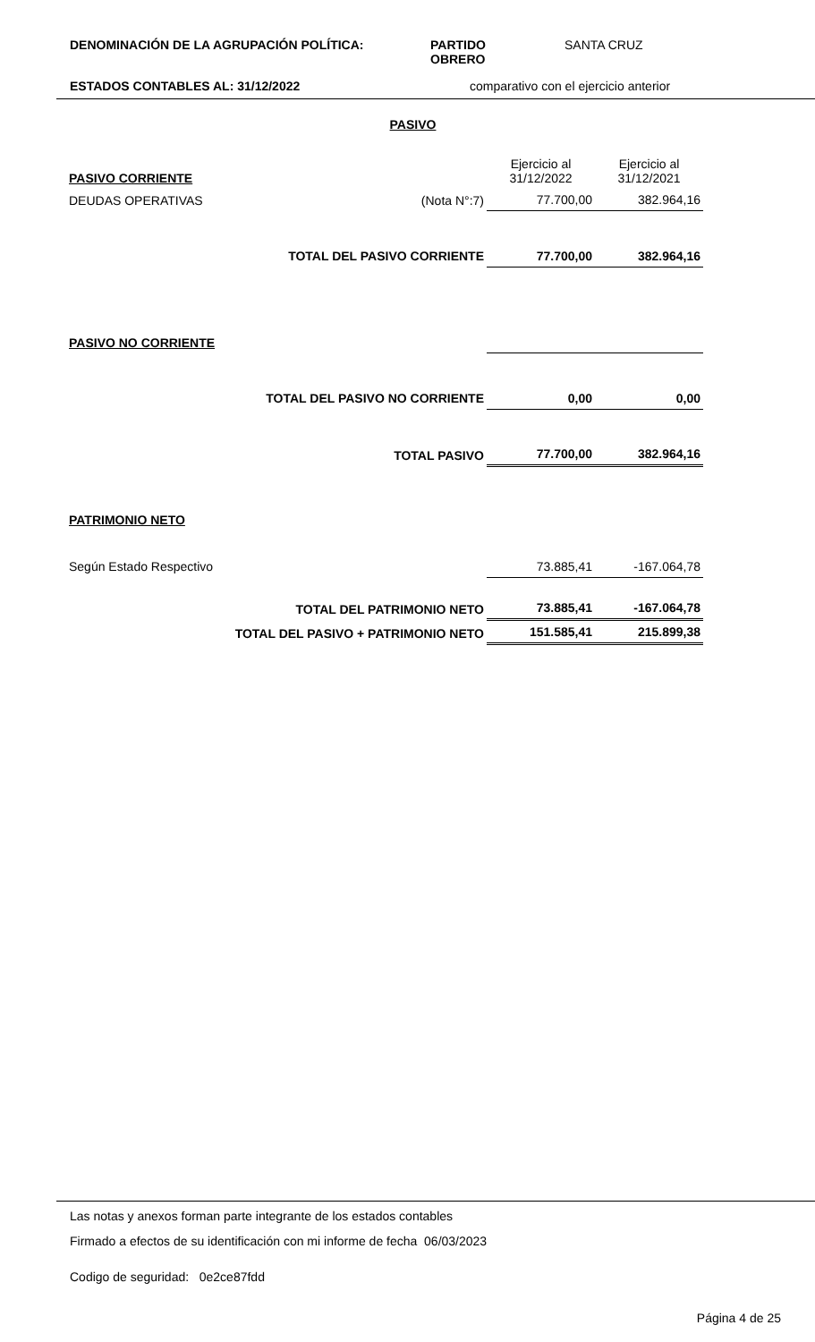DENOMINACIÓN DE LA AGRUPACIÓN POLÍTICA: PARTIDO
OBRERO
SANTA CRUZ
ESTADOS CONTABLES AL: 31/12/2022 comparativo con el ejercicio anterior
PASIVO
| PASIVO CORRIENTE | | Ejercicio al 31/12/2022 | Ejercicio al 31/12/2021 |
| DEUDAS OPERATIVAS | (Nota N°:7) | 77.700,00 | 382.964,16 |
| TOTAL DEL PASIVO CORRIENTE | | 77.700,00 | 382.964,16 |
| PASIVO NO CORRIENTE | | | |
| TOTAL DEL PASIVO NO CORRIENTE | | 0,00 | 0,00 |
| TOTAL PASIVO | | 77.700,00 | 382.964,16 |
| PATRIMONIO NETO | | | |
| Según Estado Respectivo | | 73.885,41 | -167.064,78 |
| TOTAL DEL PATRIMONIO NETO | | 73.885,41 | -167.064,78 |
| TOTAL DEL PASIVO + PATRIMONIO NETO | | 151.585,41 | 215.899,38 |
Las notas y anexos forman parte integrante de los estados contables
Firmado a efectos de su identificación con mi informe de fecha 06/03/2023
Codigo de seguridad: 0e2ce87fdd
Página 4 de 25